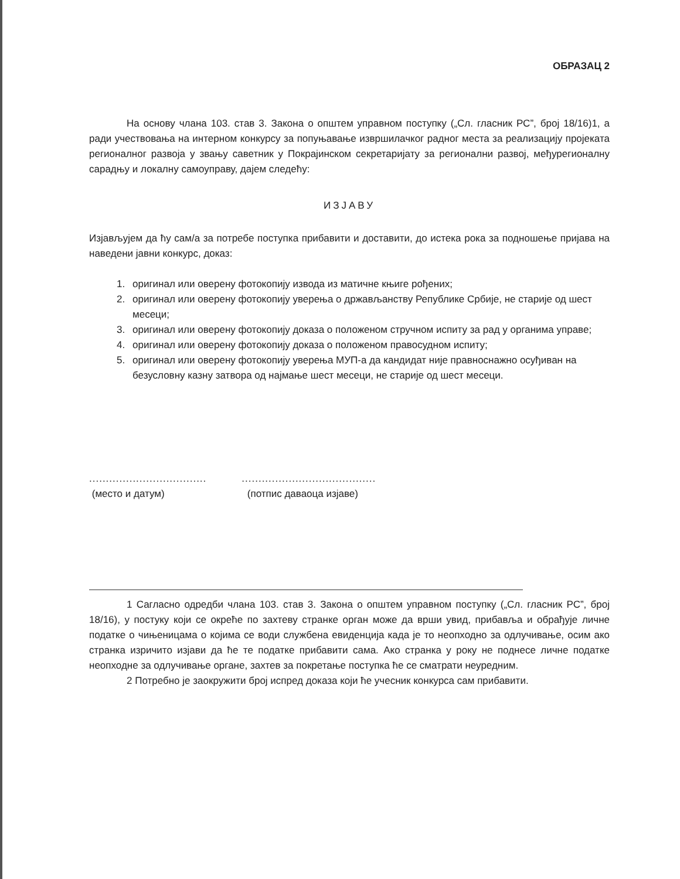ОБРАЗАЦ 2
На основу члана 103. став 3. Закона о општем управном поступку („Сл. гласник РС”, број 18/16)1, а ради учествовања на интерном конкурсу за попуњавање извршилачког радног места за реализацију пројеката регионалног развоја у звању саветник у Покрајинском секретаријату за регионални развој, међурегионалну сарадњу и локалну самоуправу, дајем следећу:
ИЗЈАВУ
Изјављујем да ћу сам/а за потребе поступка прибавити и доставити, до истека рока за подношење пријава на наведени јавни конкурс, доказ:
1. оригинал или оверену фотокопију извода из матичне књиге рођених;
2. оригинал или оверену фотокопију уверења о држављанству Републике Србије, не старије од шест месеци;
3. оригинал или оверену фотокопију доказа о положеном стручном испиту за рад у органима управе;
4. оригинал или оверену фотокопију доказа о положеном правосудном испиту;
5. оригинал или оверену фотокопију уверења МУП-а да кандидат није правноснажно осуђиван на безусловну казну затвора од најмање шест месеци, не старије од шест месеци.
...................................
(место и датум)
........................................
(потпис даваоца изјаве)
1 Сагласно одредби члана 103. став 3. Закона о општем управном поступку („Сл. гласник РС”, број 18/16), у постуку који се окреће по захтеву странке орган може да врши увид, прибавља и обрађује личне податке о чињеницама о којима се води службена евиденција када је то неопходно за одлучивање, осим ако странка изричито изјави да ће те податке прибавити сама. Ако странка у року не поднесе личне податке неопходне за одлучивање органе, захтев за покретање поступка ће се сматрати неуредним.
2 Потребно је заокружити број испред доказа који ће учесник конкурса сам прибавити.